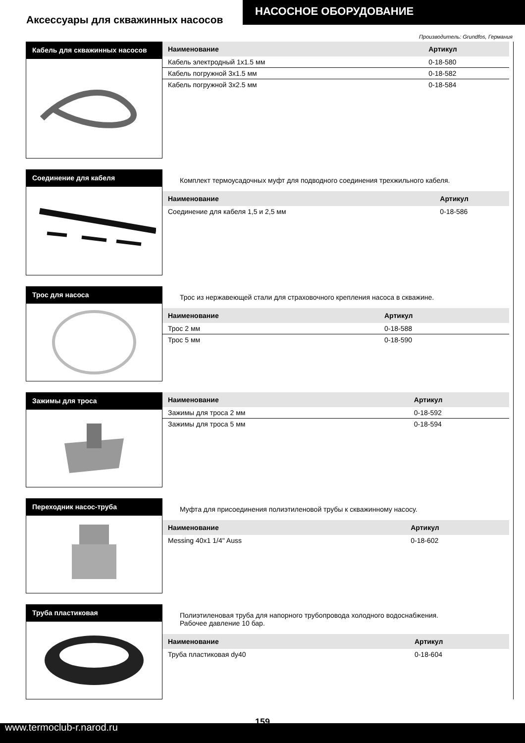Аксессуары для скважинных насосов
НАСОСНОЕ ОБОРУДОВАНИЕ
Производитель: Grundfos, Германия
Кабель для скважинных насосов
| Наименование | Артикул |
| --- | --- |
| Кабель электродный 1x1.5 мм | 0-18-580 |
| Кабель погружной 3x1.5 мм | 0-18-582 |
| Кабель погружной 3x2.5 мм | 0-18-584 |
Соединение для кабеля
Комплект термоусадочных муфт для подводного соединения трехжильного кабеля.
| Наименование | Артикул |
| --- | --- |
| Соединение для кабеля 1,5 и 2,5 мм | 0-18-586 |
Трос для насоса
Трос из нержавеющей стали для страховочного крепления насоса в скважине.
| Наименование | Артикул |
| --- | --- |
| Трос 2 мм | 0-18-588 |
| Трос 5 мм | 0-18-590 |
Зажимы для троса
| Наименование | Артикул |
| --- | --- |
| Зажимы для троса 2 мм | 0-18-592 |
| Зажимы для троса 5 мм | 0-18-594 |
Переходник насос-труба
Муфта для присоединения полиэтиленовой трубы к скважинному насосу.
| Наименование | Артикул |
| --- | --- |
| Messing 40x1 1/4" Auss | 0-18-602 |
Труба пластиковая
Полиэтиленовая труба для напорного трубопровода холодного водоснабжения.
Рабочее давление 10 бар.
| Наименование | Артикул |
| --- | --- |
| Труба пластиковая dy40 | 0-18-604 |
159
www.termoclub-r.narod.ru